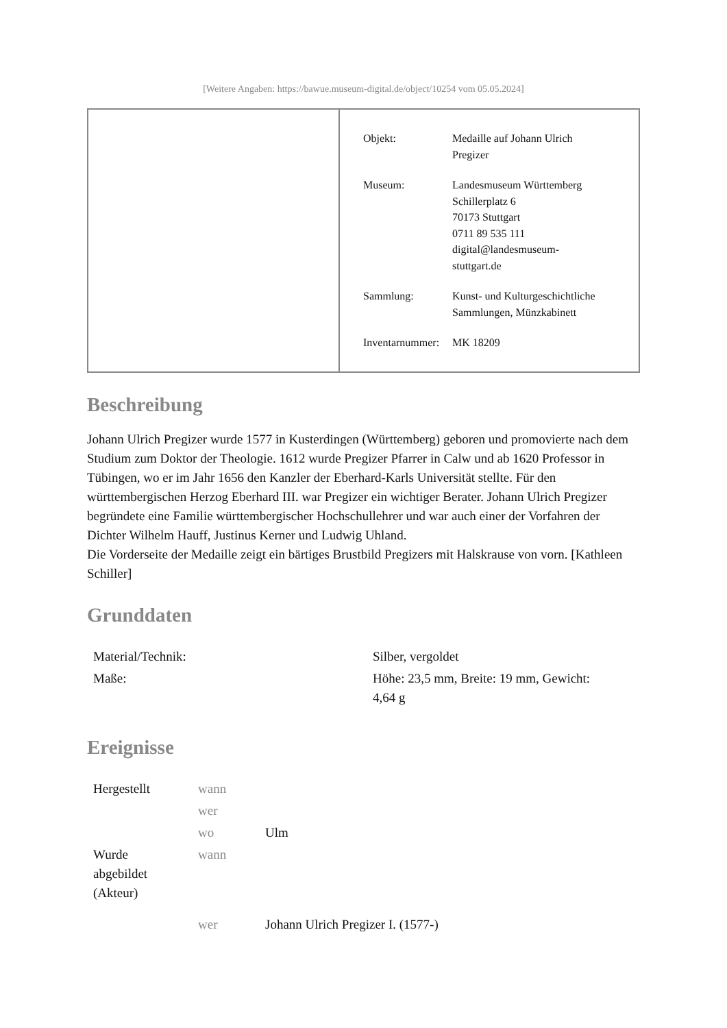[Weitere Angaben: https://bawue.museum-digital.de/object/10254 vom 05.05.2024]
| Objekt: | Medaille auf Johann Ulrich Pregizer |
| Museum: | Landesmuseum Württemberg Schillerplatz 6 70173 Stuttgart 0711 89 535 111 digital@landesmuseum- stuttgart.de |
| Sammlung: | Kunst- und Kulturgeschichtliche Sammlungen, Münzkabinett |
| Inventarnummer: | MK 18209 |
Beschreibung
Johann Ulrich Pregizer wurde 1577 in Kusterdingen (Württemberg) geboren und promovierte nach dem Studium zum Doktor der Theologie. 1612 wurde Pregizer Pfarrer in Calw und ab 1620 Professor in Tübingen, wo er im Jahr 1656 den Kanzler der Eberhard-Karls Universität stellte. Für den württembergischen Herzog Eberhard III. war Pregizer ein wichtiger Berater. Johann Ulrich Pregizer begründete eine Familie württembergischer Hochschullehrer und war auch einer der Vorfahren der Dichter Wilhelm Hauff, Justinus Kerner und Ludwig Uhland.
Die Vorderseite der Medaille zeigt ein bärtiges Brustbild Pregizers mit Halskrause von vorn. [Kathleen Schiller]
Grunddaten
| Material/Technik: | Silber, vergoldet |
| Maße: | Höhe: 23,5 mm, Breite: 19 mm, Gewicht: 4,64 g |
Ereignisse
| Hergestellt | wann | |
| | wer | |
| | wo | Ulm |
| Wurde abgebildet (Akteur) | wann | |
| | wer | Johann Ulrich Pregizer I. (1577-) |